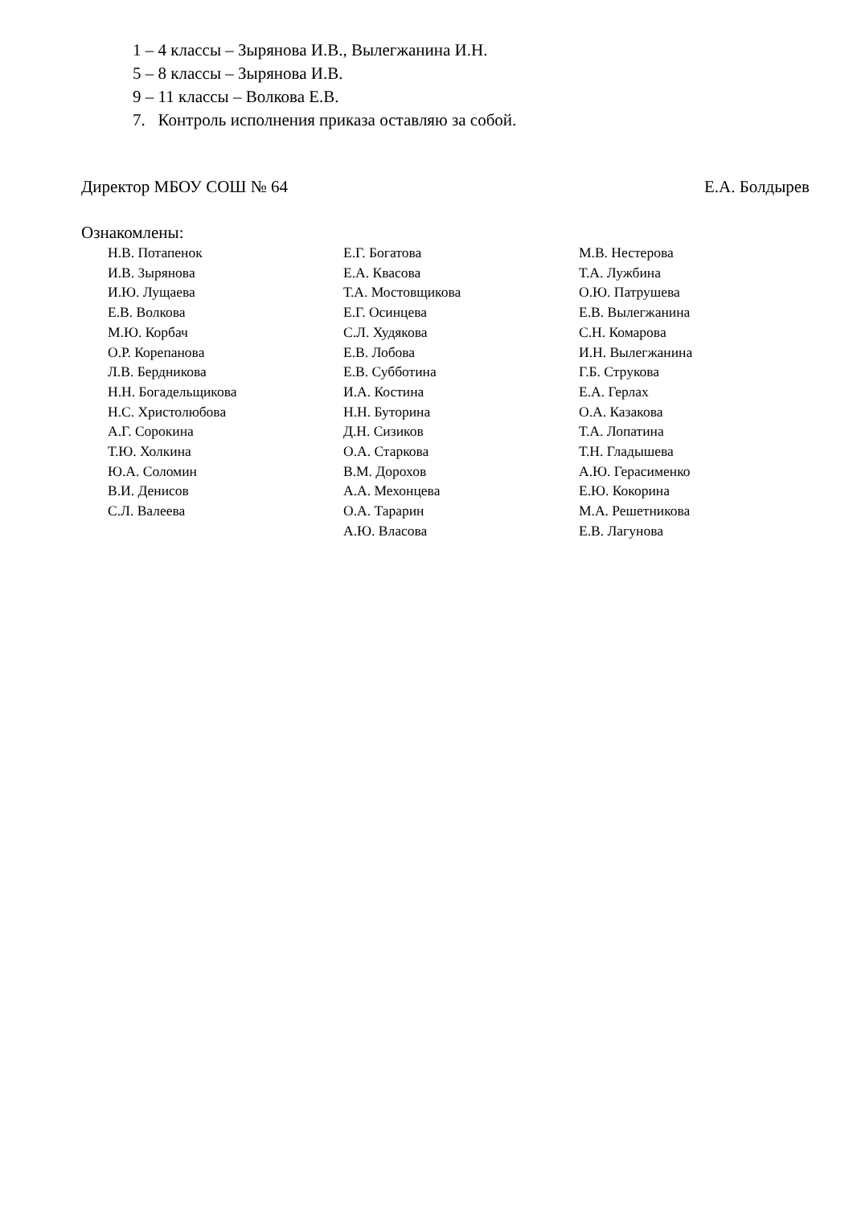1 – 4 классы – Зырянова И.В., Вылегжанина И.Н.
5 – 8 классы – Зырянова И.В.
9 – 11 классы – Волкова Е.В.
7. Контроль исполнения приказа оставляю за собой.
Директор МБОУ СОШ № 64 Е.А. Болдырев
Ознакомлены:
Н.В. Потапенок
И.В. Зырянова
И.Ю. Лущаева
Е.В. Волкова
М.Ю. Корбач
О.Р. Корепанова
Л.В. Бердникова
Н.Н. Богадельщикова
Н.С. Христолюбова
А.Г. Сорокина
Т.Ю. Холкина
Ю.А. Соломин
В.И. Денисов
С.Л. Валеева
Е.Г. Богатова
Е.А. Квасова
Т.А. Мостовщикова
Е.Г. Осинцева
С.Л. Худякова
Е.В. Лобова
Е.В. Субботина
И.А. Костина
Н.Н. Буторина
Д.Н. Сизиков
О.А. Старкова
В.М. Дорохов
А.А. Мехонцева
О.А. Тарарин
А.Ю. Власова
М.В. Нестерова
Т.А. Лужбина
О.Ю. Патрушева
Е.В. Вылегжанина
С.Н. Комарова
И.Н. Вылегжанина
Г.Б. Струкова
Е.А. Герлах
О.А. Казакова
Т.А. Лопатина
Т.Н. Гладышева
А.Ю. Герасименко
Е.Ю. Кокорина
М.А. Решетникова
Е.В. Лагунова